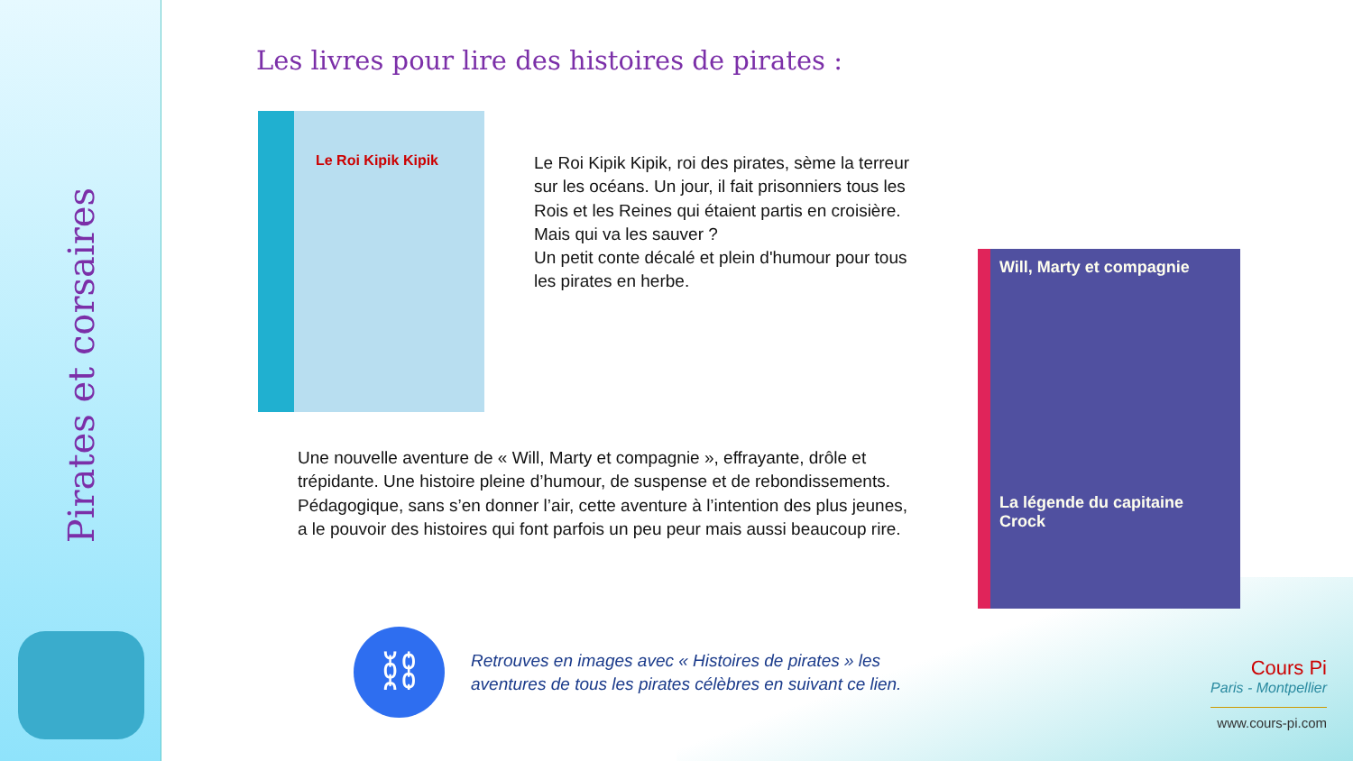Pirates et corsaires
Les livres pour lire des histoires de pirates :
Le Roi Kipik Kipik
Le Roi Kipik Kipik, roi des pirates, sème la terreur sur les océans. Un jour, il fait prisonniers tous les Rois et les Reines qui étaient partis en croisière. Mais qui va les sauver ?
Un petit conte décalé et plein d'humour pour tous les pirates en herbe.
Will, Marty et compagnie
La légende du capitaine Crock
Une nouvelle aventure de « Will, Marty et compagnie », effrayante, drôle et trépidante. Une histoire pleine d’humour, de suspense et de rebondissements.
Pédagogique, sans s’en donner l’air, cette aventure à l’intention des plus jeunes, a le pouvoir des histoires qui font parfois un peu peur mais aussi beaucoup rire.
⛓
Retrouves en images avec « Histoires de pirates » les
aventures de tous les pirates célèbres en suivant ce lien.
Cours Pi
Paris - Montpellier
www.cours-pi.com